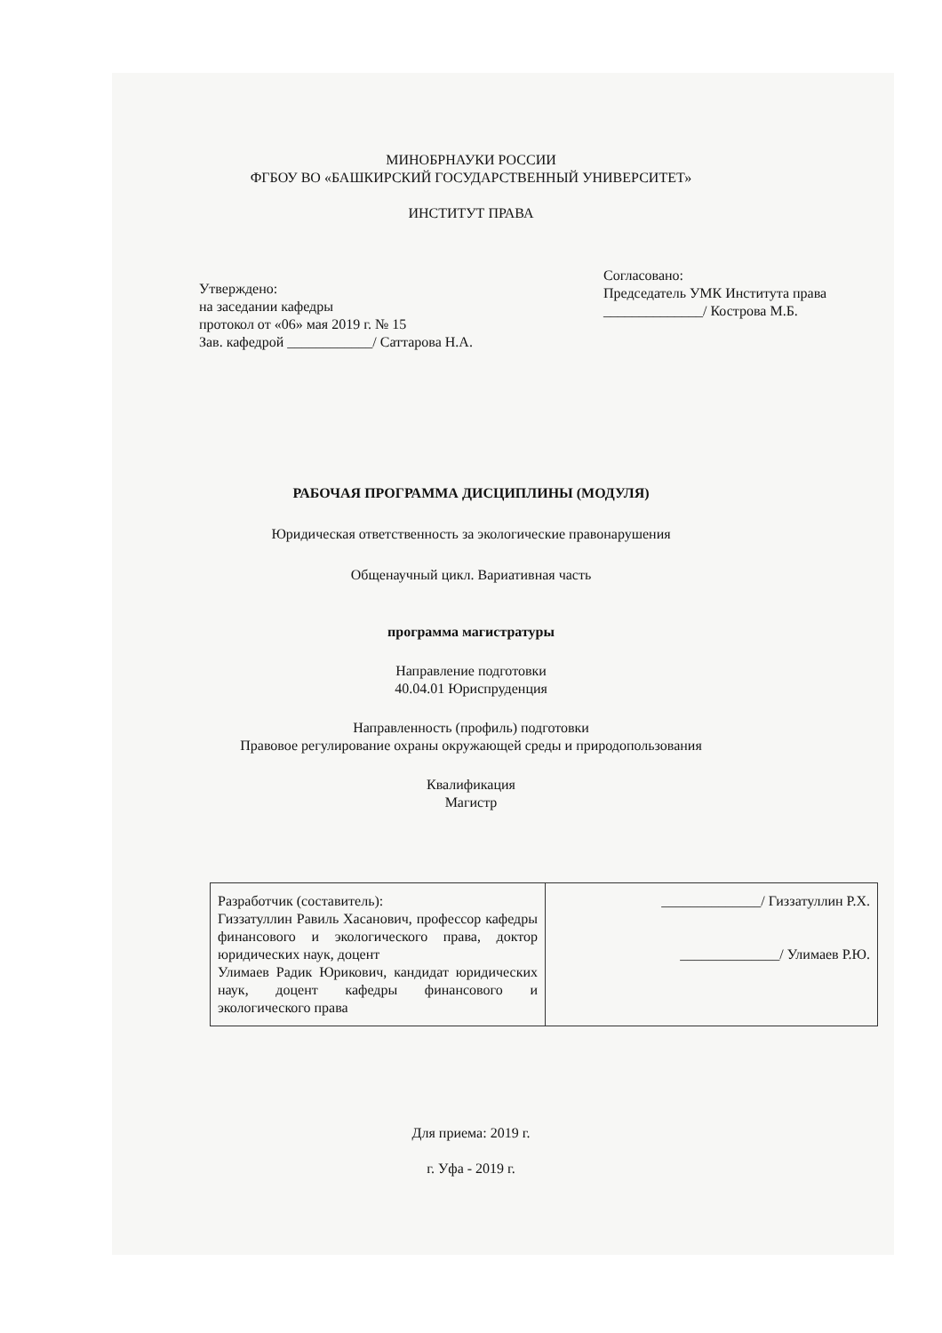МИНОБРНАУКИ РОССИИ
ФГБОУ ВО «БАШКИРСКИЙ ГОСУДАРСТВЕННЫЙ УНИВЕРСИТЕТ»
ИНСТИТУТ ПРАВА
Утверждено:
на заседании кафедры
протокол от «06» мая 2019 г. № 15
Зав. кафедрой ____________/ Саттарова Н.А.
Согласовано:
Председатель УМК Института права
______________/ Кострова М.Б.
РАБОЧАЯ ПРОГРАММА ДИСЦИПЛИНЫ (МОДУЛЯ)
Юридическая ответственность за экологические правонарушения
Общенаучный цикл. Вариативная часть
программа магистратуры
Направление подготовки
40.04.01 Юриспруденция
Направленность (профиль) подготовки
Правовое регулирование охраны окружающей среды и природопользования
Квалификация
Магистр
| Разработчик (составитель): Гиззатуллин Равиль Хасанович, профессор кафедры финансового и экологического права, доктор юридических наук, доцент Улимаев Радик Юрикович, кандидат юридических наук, доцент кафедры финансового и экологического права | ______________/ Гиззатуллин Р.Х. ______________/ Улимаев Р.Ю. |
Для приема: 2019 г.
г. Уфа - 2019 г.